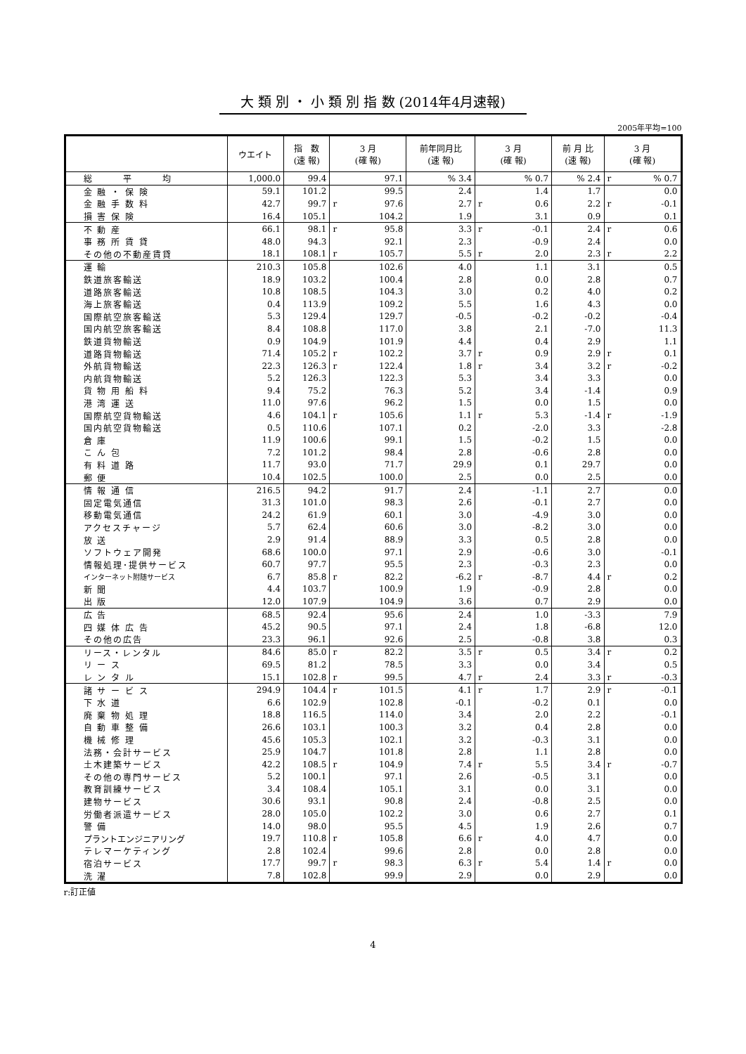大 類 別 ・ 小 類 別 指 数 (2014年4月速報)
2005年平均=100
| | ウエイト | 指 数 (速 報) | 3 月 (確 報) | | 前年同月比 (速 報) | 3 月 (確 報) | | 前 月 比 (速 報) | 3 月 (確 報) | |
| --- | --- | --- | --- | --- | --- | --- | --- | --- | --- | --- |
| 総 平 均 | 1,000.0 | 99.4 | | 97.1 | % 3.4 | | % 0.7 | % 2.4 | r | % 0.7 |
| 金 融 ・ 保 険 | 59.1 | 101.2 | | 99.5 | 2.4 | | 1.4 | 1.7 | | 0.0 |
| 金 融 手 数 料 | 42.7 | 99.7 | r | 97.6 | 2.7 | r | 0.6 | 2.2 | r | -0.1 |
| 損 害 保 険 | 16.4 | 105.1 | | 104.2 | 1.9 | | 3.1 | 0.9 | | 0.1 |
| 不 動 産 | 66.1 | 98.1 | r | 95.8 | 3.3 | r | -0.1 | 2.4 | r | 0.6 |
| 事 務 所 賃 貸 | 48.0 | 94.3 | | 92.1 | 2.3 | | -0.9 | 2.4 | | 0.0 |
| その他の不動産賃貸 | 18.1 | 108.1 | r | 105.7 | 5.5 | r | 2.0 | 2.3 | r | 2.2 |
| 運 輸 | 210.3 | 105.8 | | 102.6 | 4.0 | | 1.1 | 3.1 | | 0.5 |
| 鉄道旅客輸送 | 18.9 | 103.2 | | 100.4 | 2.8 | | 0.0 | 2.8 | | 0.7 |
| 道路旅客輸送 | 10.8 | 108.5 | | 104.3 | 3.0 | | 0.2 | 4.0 | | 0.2 |
| 海上旅客輸送 | 0.4 | 113.9 | | 109.2 | 5.5 | | 1.6 | 4.3 | | 0.0 |
| 国際航空旅客輸送 | 5.3 | 129.4 | | 129.7 | -0.5 | | -0.2 | -0.2 | | -0.4 |
| 国内航空旅客輸送 | 8.4 | 108.8 | | 117.0 | 3.8 | | 2.1 | -7.0 | | 11.3 |
| 鉄道貨物輸送 | 0.9 | 104.9 | | 101.9 | 4.4 | | 0.4 | 2.9 | | 1.1 |
| 道路貨物輸送 | 71.4 | 105.2 | r | 102.2 | 3.7 | r | 0.9 | 2.9 | r | 0.1 |
| 外航貨物輸送 | 22.3 | 126.3 | r | 122.4 | 1.8 | r | 3.4 | 3.2 | r | -0.2 |
| 内航貨物輸送 | 5.2 | 126.3 | | 122.3 | 5.3 | | 3.4 | 3.3 | | 0.0 |
| 貨 物 用 船 料 | 9.4 | 75.2 | | 76.3 | 5.2 | | 3.4 | -1.4 | | 0.9 |
| 港 湾 運 送 | 11.0 | 97.6 | | 96.2 | 1.5 | | 0.0 | 1.5 | | 0.0 |
| 国際航空貨物輸送 | 4.6 | 104.1 | r | 105.6 | 1.1 | r | 5.3 | -1.4 | r | -1.9 |
| 国内航空貨物輸送 | 0.5 | 110.6 | | 107.1 | 0.2 | | -2.0 | 3.3 | | -2.8 |
| 倉 庫 | 11.9 | 100.6 | | 99.1 | 1.5 | | -0.2 | 1.5 | | 0.0 |
| こ ん 包 | 7.2 | 101.2 | | 98.4 | 2.8 | | -0.6 | 2.8 | | 0.0 |
| 有 料 道 路 | 11.7 | 93.0 | | 71.7 | 29.9 | | 0.1 | 29.7 | | 0.0 |
| 郵 便 | 10.4 | 102.5 | | 100.0 | 2.5 | | 0.0 | 2.5 | | 0.0 |
| 情 報 通 信 | 216.5 | 94.2 | | 91.7 | 2.4 | | -1.1 | 2.7 | | 0.0 |
| 固定電気通信 | 31.3 | 101.0 | | 98.3 | 2.6 | | -0.1 | 2.7 | | 0.0 |
| 移動電気通信 | 24.2 | 61.9 | | 60.1 | 3.0 | | -4.9 | 3.0 | | 0.0 |
| アクセスチャージ | 5.7 | 62.4 | | 60.6 | 3.0 | | -8.2 | 3.0 | | 0.0 |
| 放 送 | 2.9 | 91.4 | | 88.9 | 3.3 | | 0.5 | 2.8 | | 0.0 |
| ソフトウェア開発 | 68.6 | 100.0 | | 97.1 | 2.9 | | -0.6 | 3.0 | | -0.1 |
| 情報処理･提供サービス | 60.7 | 97.7 | | 95.5 | 2.3 | | -0.3 | 2.3 | | 0.0 |
| インターネット附随サービス | 6.7 | 85.8 | r | 82.2 | -6.2 | r | -8.7 | 4.4 | r | 0.2 |
| 新 聞 | 4.4 | 103.7 | | 100.9 | 1.9 | | -0.9 | 2.8 | | 0.0 |
| 出 版 | 12.0 | 107.9 | | 104.9 | 3.6 | | 0.7 | 2.9 | | 0.0 |
| 広 告 | 68.5 | 92.4 | | 95.6 | 2.4 | | 1.0 | -3.3 | | 7.9 |
| 四 媒 体 広 告 | 45.2 | 90.5 | | 97.1 | 2.4 | | 1.8 | -6.8 | | 12.0 |
| その他の広告 | 23.3 | 96.1 | | 92.6 | 2.5 | | -0.8 | 3.8 | | 0.3 |
| リース・レンタル | 84.6 | 85.0 | r | 82.2 | 3.5 | r | 0.5 | 3.4 | r | 0.2 |
| リ ー ス | 69.5 | 81.2 | | 78.5 | 3.3 | | 0.0 | 3.4 | | 0.5 |
| レ ン タ ル | 15.1 | 102.8 | r | 99.5 | 4.7 | r | 2.4 | 3.3 | r | -0.3 |
| 諸 サ ー ビ ス | 294.9 | 104.4 | r | 101.5 | 4.1 | r | 1.7 | 2.9 | r | -0.1 |
| 下 水 道 | 6.6 | 102.9 | | 102.8 | -0.1 | | -0.2 | 0.1 | | 0.0 |
| 廃 棄 物 処 理 | 18.8 | 116.5 | | 114.0 | 3.4 | | 2.0 | 2.2 | | -0.1 |
| 自 動 車 整 備 | 26.6 | 103.1 | | 100.3 | 3.2 | | 0.4 | 2.8 | | 0.0 |
| 機 械 修 理 | 45.6 | 105.3 | | 102.1 | 3.2 | | -0.3 | 3.1 | | 0.0 |
| 法務・会計サービス | 25.9 | 104.7 | | 101.8 | 2.8 | | 1.1 | 2.8 | | 0.0 |
| 土木建築サービス | 42.2 | 108.5 | r | 104.9 | 7.4 | r | 5.5 | 3.4 | r | -0.7 |
| その他の専門サービス | 5.2 | 100.1 | | 97.1 | 2.6 | | -0.5 | 3.1 | | 0.0 |
| 教育訓練サービス | 3.4 | 108.4 | | 105.1 | 3.1 | | 0.0 | 3.1 | | 0.0 |
| 建物サービス | 30.6 | 93.1 | | 90.8 | 2.4 | | -0.8 | 2.5 | | 0.0 |
| 労働者派遣サービス | 28.0 | 105.0 | | 102.2 | 3.0 | | 0.6 | 2.7 | | 0.1 |
| 警 備 | 14.0 | 98.0 | | 95.5 | 4.5 | | 1.9 | 2.6 | | 0.7 |
| プラントエンジニアリング | 19.7 | 110.8 | r | 105.8 | 6.6 | r | 4.0 | 4.7 | | 0.0 |
| テレマーケティング | 2.8 | 102.4 | | 99.6 | 2.8 | | 0.0 | 2.8 | | 0.0 |
| 宿泊サービス | 17.7 | 99.7 | r | 98.3 | 6.3 | r | 5.4 | 1.4 | r | 0.0 |
| 洗 濯 | 7.8 | 102.8 | | 99.9 | 2.9 | | 0.0 | 2.9 | | 0.0 |
r:訂正値
4